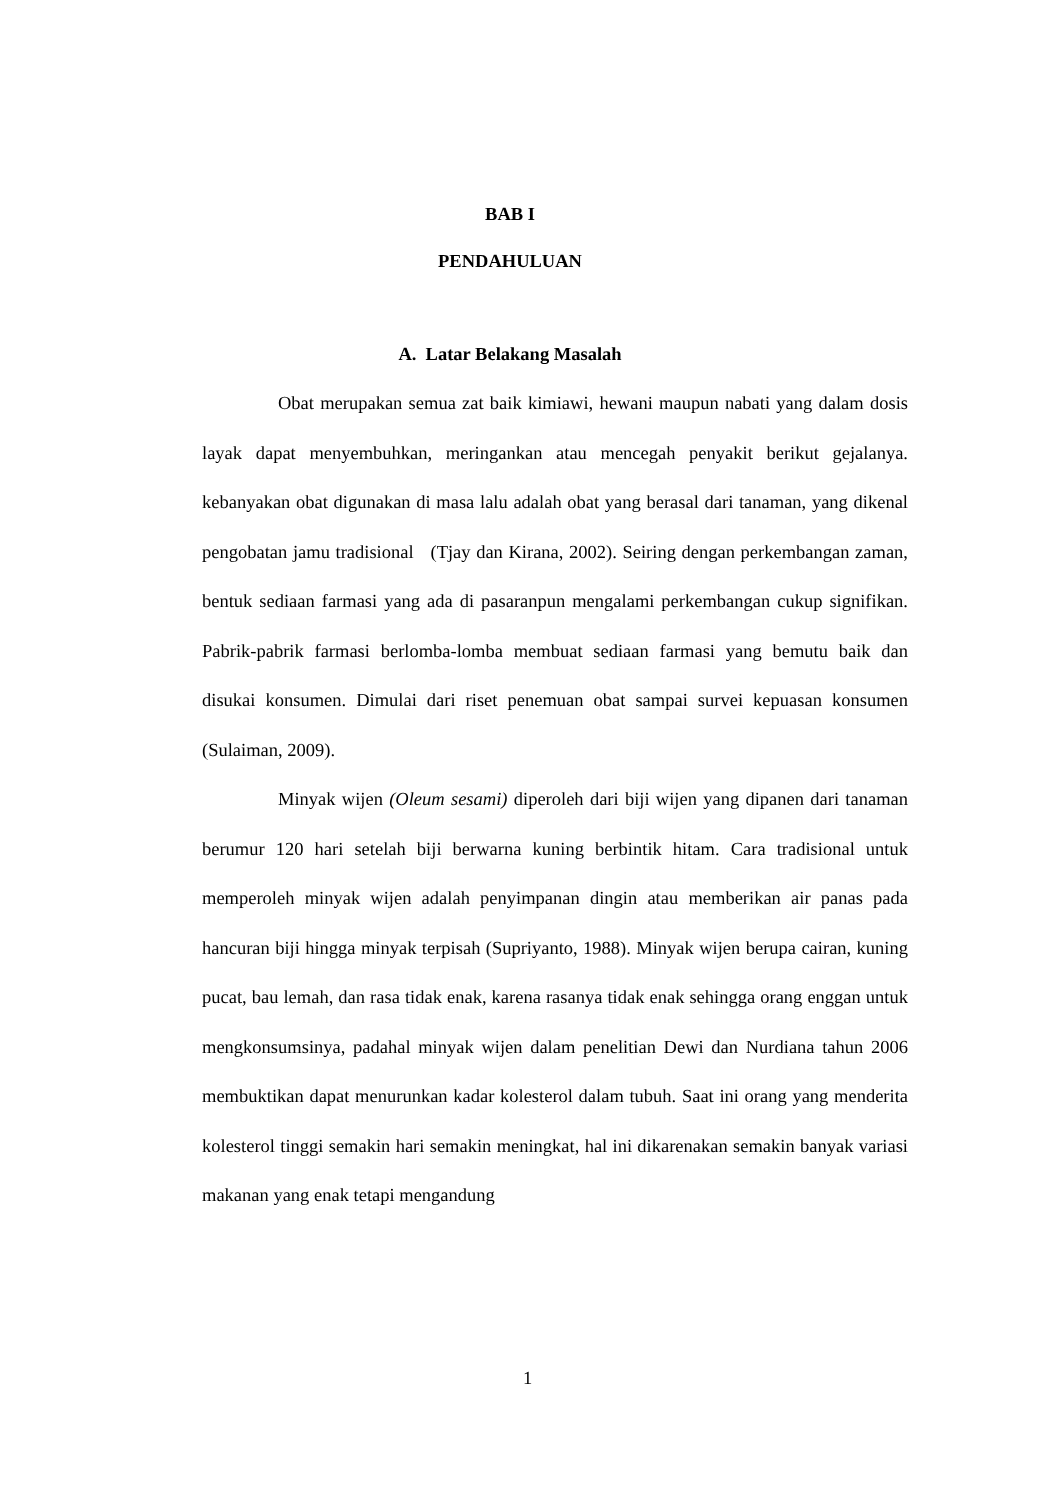BAB I
PENDAHULUAN
A. Latar Belakang Masalah
Obat merupakan semua zat baik kimiawi, hewani maupun nabati yang dalam dosis layak dapat menyembuhkan, meringankan atau mencegah penyakit berikut gejalanya. kebanyakan obat digunakan di masa lalu adalah obat yang berasal dari tanaman, yang dikenal pengobatan jamu tradisional (Tjay dan Kirana, 2002). Seiring dengan perkembangan zaman, bentuk sediaan farmasi yang ada di pasaranpun mengalami perkembangan cukup signifikan. Pabrik-pabrik farmasi berlomba-lomba membuat sediaan farmasi yang bemutu baik dan disukai konsumen. Dimulai dari riset penemuan obat sampai survei kepuasan konsumen (Sulaiman, 2009).
Minyak wijen (Oleum sesami) diperoleh dari biji wijen yang dipanen dari tanaman berumur 120 hari setelah biji berwarna kuning berbintik hitam. Cara tradisional untuk memperoleh minyak wijen adalah penyimpanan dingin atau memberikan air panas pada hancuran biji hingga minyak terpisah (Supriyanto, 1988). Minyak wijen berupa cairan, kuning pucat, bau lemah, dan rasa tidak enak, karena rasanya tidak enak sehingga orang enggan untuk mengkonsumsinya, padahal minyak wijen dalam penelitian Dewi dan Nurdiana tahun 2006 membuktikan dapat menurunkan kadar kolesterol dalam tubuh. Saat ini orang yang menderita kolesterol tinggi semakin hari semakin meningkat, hal ini dikarenakan semakin banyak variasi makanan yang enak tetapi mengandung
1